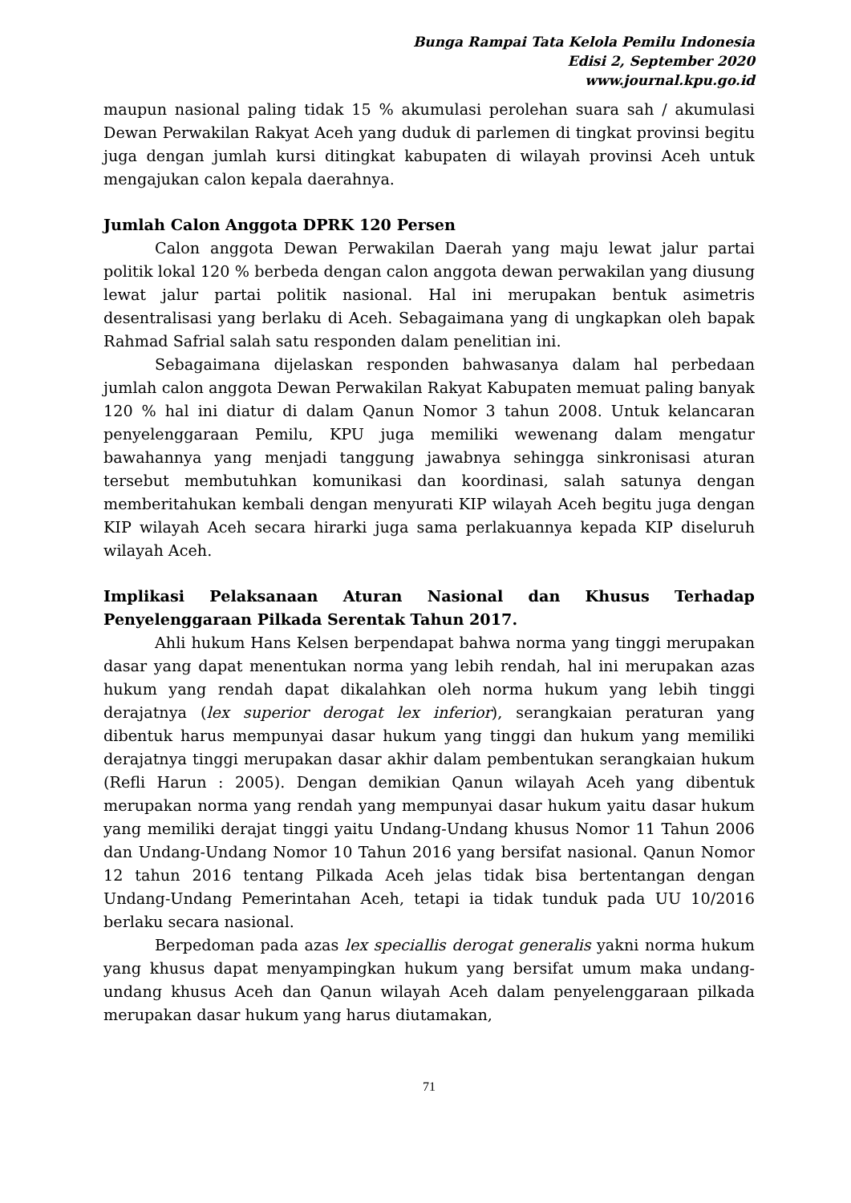Bunga Rampai Tata Kelola Pemilu Indonesia
Edisi 2, September 2020
www.journal.kpu.go.id
maupun nasional paling tidak 15 % akumulasi perolehan suara sah / akumulasi Dewan Perwakilan Rakyat Aceh yang duduk di parlemen di tingkat provinsi begitu juga dengan jumlah kursi ditingkat kabupaten di wilayah provinsi Aceh untuk mengajukan calon kepala daerahnya.
Jumlah Calon Anggota DPRK 120 Persen
Calon anggota Dewan Perwakilan Daerah yang maju lewat jalur partai politik lokal 120 % berbeda dengan calon anggota dewan perwakilan yang diusung lewat jalur partai politik nasional. Hal ini merupakan bentuk asimetris desentralisasi yang berlaku di Aceh. Sebagaimana yang di ungkapkan oleh bapak Rahmad Safrial salah satu responden dalam penelitian ini.
Sebagaimana dijelaskan responden bahwasanya dalam hal perbedaan jumlah calon anggota Dewan Perwakilan Rakyat Kabupaten memuat paling banyak 120 % hal ini diatur di dalam Qanun Nomor 3 tahun 2008. Untuk kelancaran penyelenggaraan Pemilu, KPU juga memiliki wewenang dalam mengatur bawahannya yang menjadi tanggung jawabnya sehingga sinkronisasi aturan tersebut membutuhkan komunikasi dan koordinasi, salah satunya dengan memberitahukan kembali dengan menyurati KIP wilayah Aceh begitu juga dengan KIP wilayah Aceh secara hirarki juga sama perlakuannya kepada KIP diseluruh wilayah Aceh.
Implikasi Pelaksanaan Aturan Nasional dan Khusus Terhadap Penyelenggaraan Pilkada Serentak Tahun 2017.
Ahli hukum Hans Kelsen berpendapat bahwa norma yang tinggi merupakan dasar yang dapat menentukan norma yang lebih rendah, hal ini merupakan azas hukum yang rendah dapat dikalahkan oleh norma hukum yang lebih tinggi derajatnya (lex superior derogat lex inferior), serangkaian peraturan yang dibentuk harus mempunyai dasar hukum yang tinggi dan hukum yang memiliki derajatnya tinggi merupakan dasar akhir dalam pembentukan serangkaian hukum (Refli Harun : 2005). Dengan demikian Qanun wilayah Aceh yang dibentuk merupakan norma yang rendah yang mempunyai dasar hukum yaitu dasar hukum yang memiliki derajat tinggi yaitu Undang-Undang khusus Nomor 11 Tahun 2006 dan Undang-Undang Nomor 10 Tahun 2016 yang bersifat nasional. Qanun Nomor 12 tahun 2016 tentang Pilkada Aceh jelas tidak bisa bertentangan dengan Undang-Undang Pemerintahan Aceh, tetapi ia tidak tunduk pada UU 10/2016 berlaku secara nasional.
Berpedoman pada azas lex speciallis derogat generalis yakni norma hukum yang khusus dapat menyampingkan hukum yang bersifat umum maka undang-undang khusus Aceh dan Qanun wilayah Aceh dalam penyelenggaraan pilkada merupakan dasar hukum yang harus diutamakan,
71